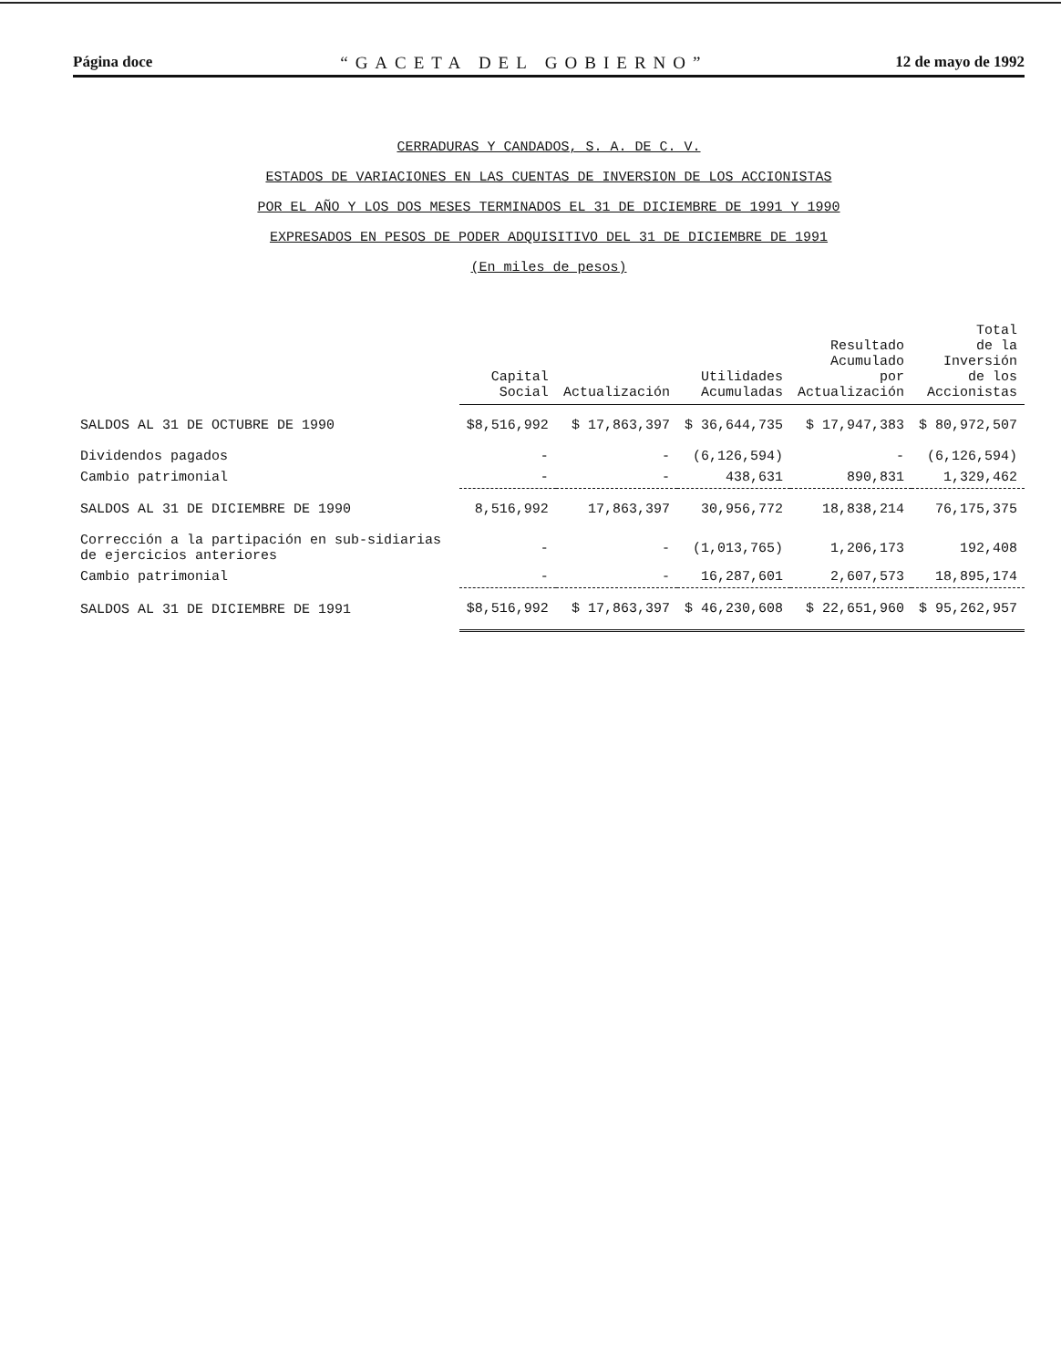Página doce “GACETA DEL GOBIERNO” 12 de mayo de 1992
CERRADURAS Y CANDADOS, S. A. DE C. V.
ESTADOS DE VARIACIONES EN LAS CUENTAS DE INVERSION DE LOS ACCIONISTAS
POR EL AÑO Y LOS DOS MESES TERMINADOS EL 31 DE DICIEMBRE DE 1991 Y 1990
EXPRESADOS EN PESOS DE PODER ADQUISITIVO DEL 31 DE DICIEMBRE DE 1991
(En miles de pesos)
| | Capital Social | Actualización | Utilidades Acumuladas | Resultado Acumulado por Actualización | Total de la Inversión de los Accionistas |
| --- | --- | --- | --- | --- | --- |
| SALDOS AL 31 DE OCTUBRE DE 1990 | $8,516,992 | $ 17,863,397 | $ 36,644,735 | $ 17,947,383 | $ 80,972,507 |
| Dividendos pagados | - | - | (6,126,594) | - | (6,126,594) |
| Cambio patrimonial | - | - | 438,631 | 890,831 | 1,329,462 |
| SALDOS AL 31 DE DICIEMBRE DE 1990 | 8,516,992 | 17,863,397 | 30,956,772 | 18,838,214 | 76,175,375 |
| Corrección a la partipación en sub-sidiarias de ejercicios anteriores | - | - | (1,013,765) | 1,206,173 | 192,408 |
| Cambio patrimonial | - | - | 16,287,601 | 2,607,573 | 18,895,174 |
| SALDOS AL 31 DE DICIEMBRE DE 1991 | $8,516,992 | $ 17,863,397 | $ 46,230,608 | $ 22,651,960 | $ 95,262,957 |